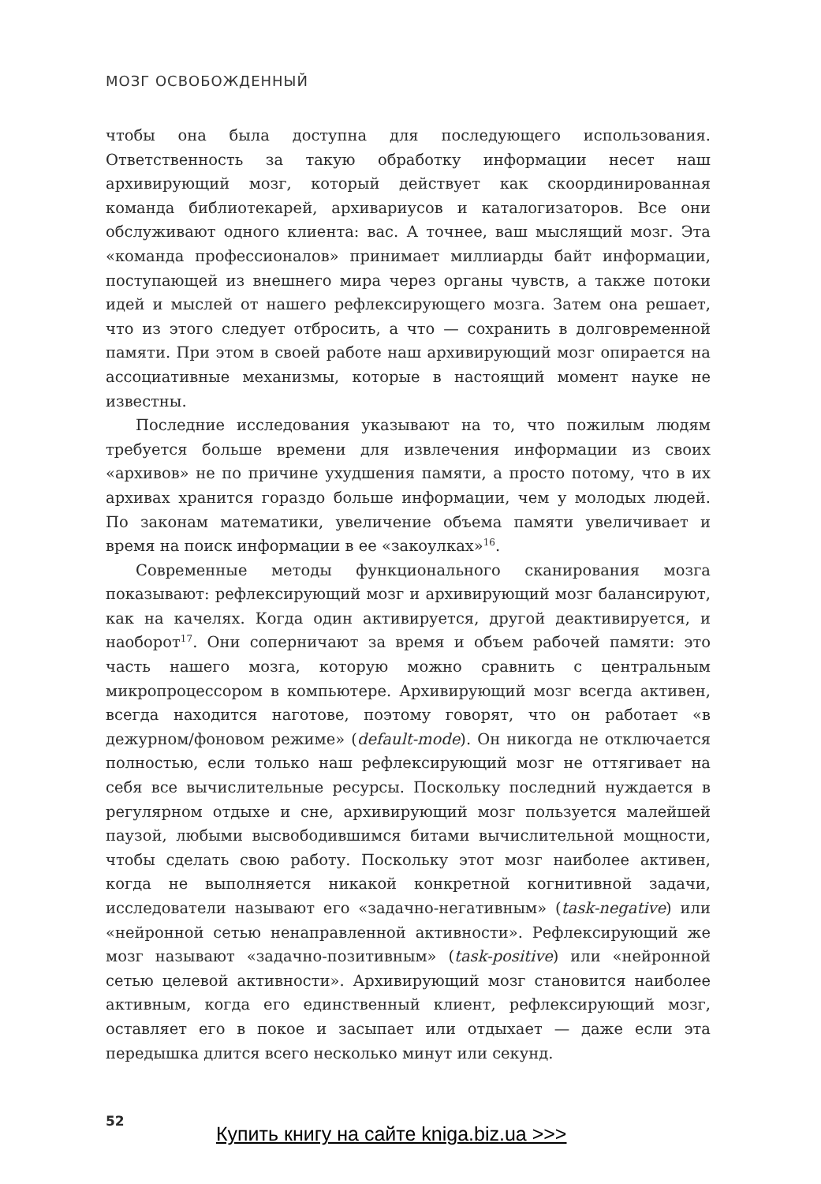МОЗГ ОСВОБОЖДЕННЫЙ
чтобы она была доступна для последующего использования. Ответственность за такую обработку информации несет наш архивирующий мозг, который действует как скоординированная команда библиотекарей, архивариусов и каталогизаторов. Все они обслуживают одного клиента: вас. А точнее, ваш мыслящий мозг. Эта «команда профессионалов» принимает миллиарды байт информации, поступающей из внешнего мира через органы чувств, а также потоки идей и мыслей от нашего рефлексирующего мозга. Затем она решает, что из этого следует отбросить, а что — сохранить в долговременной памяти. При этом в своей работе наш архивирующий мозг опирается на ассоциативные механизмы, которые в настоящий момент науке не известны.
Последние исследования указывают на то, что пожилым людям требуется больше времени для извлечения информации из своих «архивов» не по причине ухудшения памяти, а просто потому, что в их архивах хранится гораздо больше информации, чем у молодых людей. По законам математики, увеличение объема памяти увеличивает и время на поиск информации в ее «закоулках»<sup>16</sup>.
Современные методы функционального сканирования мозга показывают: рефлексирующий мозг и архивирующий мозг балансируют, как на качелях. Когда один активируется, другой деактивируется, и наоборот<sup>17</sup>. Они соперничают за время и объем рабочей памяти: это часть нашего мозга, которую можно сравнить с центральным микропроцессором в компьютере. Архивирующий мозг всегда активен, всегда находится наготове, поэтому говорят, что он работает «в дежурном/фоновом режиме» (default-mode). Он никогда не отключается полностью, если только наш рефлексирующий мозг не оттягивает на себя все вычислительные ресурсы. Поскольку последний нуждается в регулярном отдыхе и сне, архивирующий мозг пользуется малейшей паузой, любыми высвободившимся битами вычислительной мощности, чтобы сделать свою работу. Поскольку этот мозг наиболее активен, когда не выполняется никакой конкретной когнитивной задачи, исследователи называют его «задачно-негативным» (task-negative) или «нейронной сетью ненаправленной активности». Рефлексирующий же мозг называют «задачно-позитивным» (task-positive) или «нейронной сетью целевой активности». Архивирующий мозг становится наиболее активным, когда его единственный клиент, рефлексирующий мозг, оставляет его в покое и засыпает или отдыхает — даже если эта передышка длится всего несколько минут или секунд.
52
Купить книгу на сайте kniga.biz.ua >>>